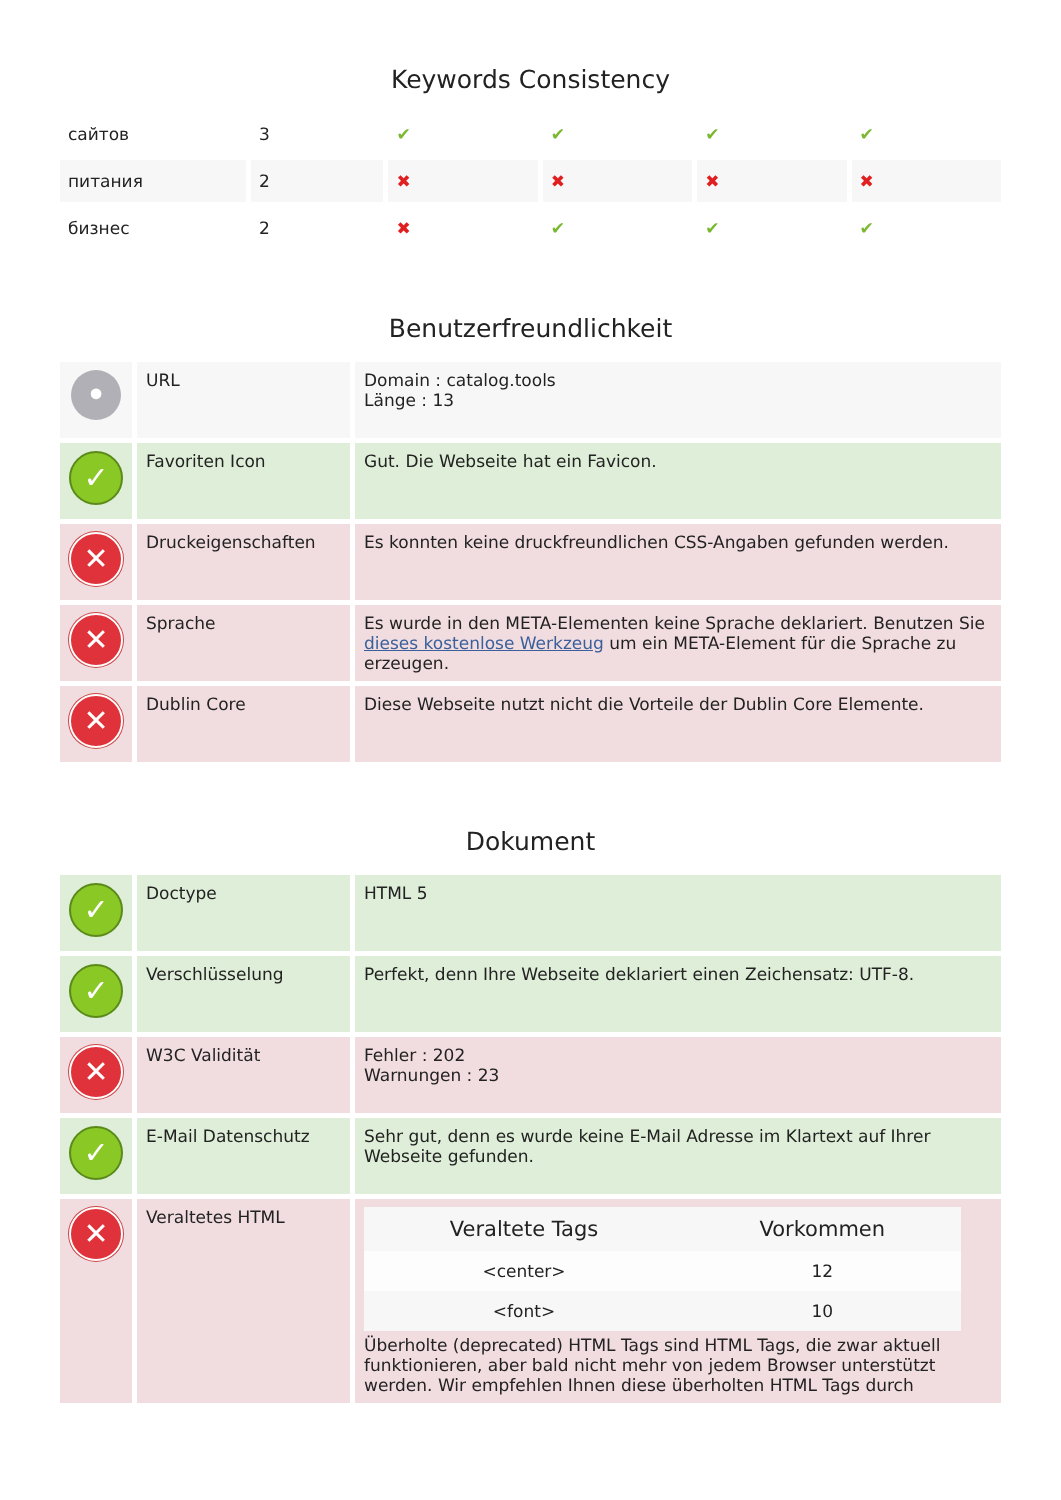Keywords Consistency
| сайтов | 3 | ✔ | ✔ | ✔ | ✔ |
| питания | 2 | ✖ | ✖ | ✖ | ✖ |
| бизнес | 2 | ✖ | ✔ | ✔ | ✔ |
Benutzerfreundlichkeit
| • | URL | Domain : catalog.tools Länge : 13 |
| ✓ | Favoriten Icon | Gut. Die Webseite hat ein Favicon. |
| ✕ | Druckeigenschaften | Es konnten keine druckfreundlichen CSS-Angaben gefunden werden. |
| ✕ | Sprache | Es wurde in den META-Elementen keine Sprache deklariert. Benutzen Sie dieses kostenlose Werkzeug um ein META-Element für die Sprache zu erzeugen. |
| ✕ | Dublin Core | Diese Webseite nutzt nicht die Vorteile der Dublin Core Elemente. |
Dokument
| ✓ | Doctype | HTML 5 |
| ✓ | Verschlüsselung | Perfekt, denn Ihre Webseite deklariert einen Zeichensatz: UTF-8. |
| ✕ | W3C Validität | Fehler : 202 Warnungen : 23 |
| ✓ | E-Mail Datenschutz | Sehr gut, denn es wurde keine E-Mail Adresse im Klartext auf Ihrer Webseite gefunden. |
| ✕ | Veraltetes HTML | / Veraltete Tags / Vorkommen / / --- / --- / / <center> / 12 / / <font> / 10 / Überholte (deprecated) HTML Tags sind HTML Tags, die zwar aktuell funktionieren, aber bald nicht mehr von jedem Browser unterstützt werden. Wir empfehlen Ihnen diese überholten HTML Tags durch |